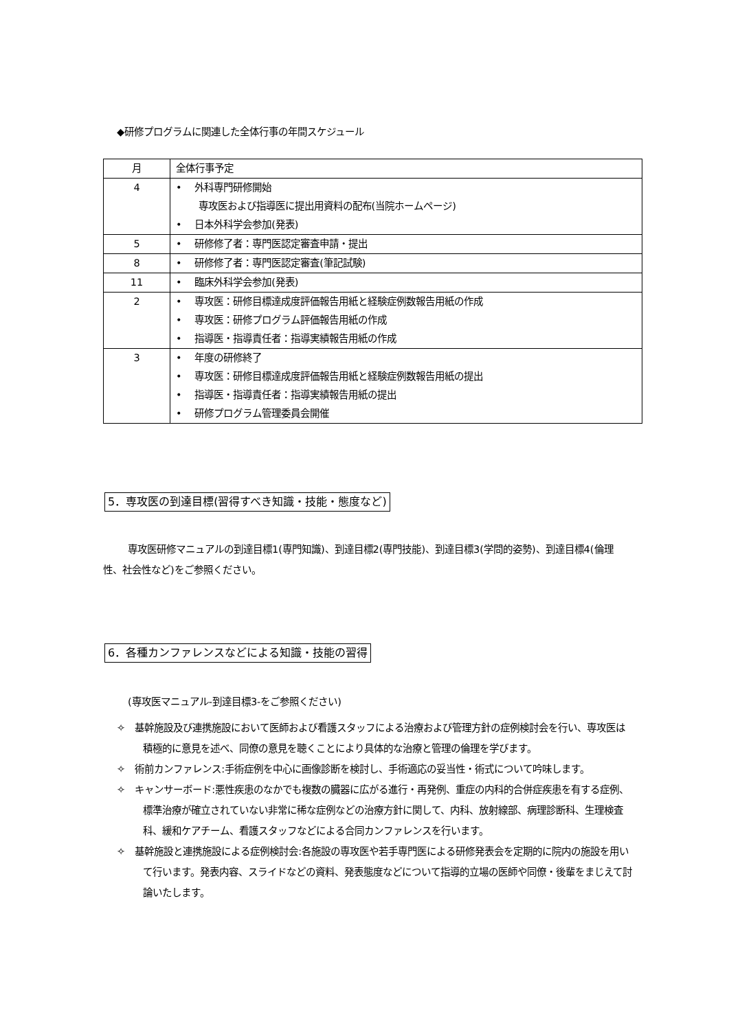◆研修プログラムに関連した全体行事の年間スケジュール
| 月 | 全体行事予定 |
| --- | --- |
| 4 | • 外科専門研修開始 専攻医および指導医に提出用資料の配布(当院ホームページ) • 日本外科学会参加(発表) |
| 5 | • 研修修了者：専門医認定審査申請・提出 |
| 8 | • 研修修了者：専門医認定審査(筆記試験) |
| 11 | • 臨床外科学会参加(発表) |
| 2 | • 専攻医：研修目標達成度評価報告用紙と経験症例数報告用紙の作成 • 専攻医：研修プログラム評価報告用紙の作成 • 指導医・指導責任者：指導実績報告用紙の作成 |
| 3 | • 年度の研修終了 • 専攻医：研修目標達成度評価報告用紙と経験症例数報告用紙の提出 • 指導医・指導責任者：指導実績報告用紙の提出 • 研修プログラム管理委員会開催 |
5．専攻医の到達目標(習得すべき知識・技能・態度など)
専攻医研修マニュアルの到達目標1(専門知識)、到達目標2(専門技能)、到達目標3(学問的姿勢)、到達目標4(倫理性、社会性など)をご参照ください。
6．各種カンファレンスなどによる知識・技能の習得
(専攻医マニュアル-到達目標3-をご参照ください)
✧　基幹施設及び連携施設において医師および看護スタッフによる治療および管理方針の症例検討会を行い、専攻医は積極的に意見を述べ、同僚の意見を聴くことにより具体的な治療と管理の倫理を学びます。
✧　術前カンファレンス:手術症例を中心に画像診断を検討し、手術適応の妥当性・術式について吟味します。
✧　キャンサーボード:悪性疾患のなかでも複数の臓器に広がる進行・再発例、重症の内科的合併症疾患を有する症例、標準治療が確立されていない非常に稀な症例などの治療方針に関して、内科、放射線部、病理診断科、生理検査科、緩和ケアチーム、看護スタッフなどによる合同カンファレンスを行います。
✧　基幹施設と連携施設による症例検討会:各施設の専攻医や若手専門医による研修発表会を定期的に院内の施設を用いて行います。発表内容、スライドなどの資料、発表態度などについて指導的立場の医師や同僚・後輩をまじえて討論いたします。